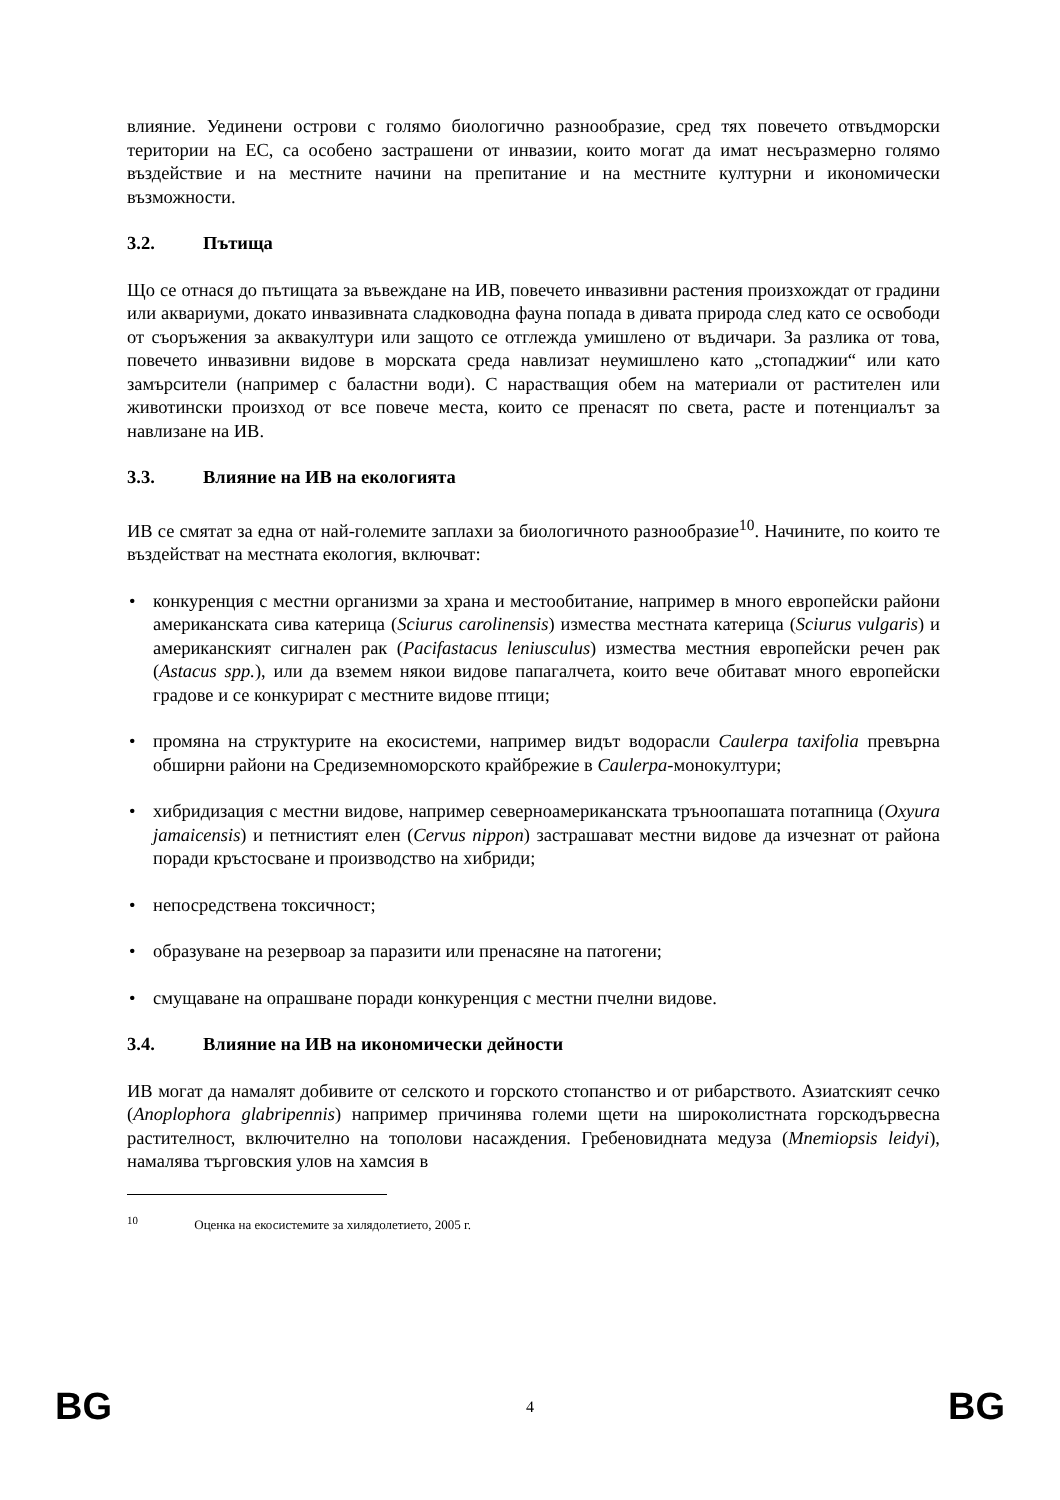влияние. Уединени острови с голямо биологично разнообразие, сред тях повечето отвъдморски територии на ЕС, са особено застрашени от инвазии, които могат да имат несъразмерно голямо въздействие и на местните начини на препитание и на местните културни и икономически възможности.
3.2. Пътища
Що се отнася до пътищата за въвеждане на ИВ, повечето инвазивни растения произхождат от градини или аквариуми, докато инвазивната сладководна фауна попада в дивата природа след като се освободи от съоръжения за аквакултури или защото се отглежда умишлено от въдичари. За разлика от това, повечето инвазивни видове в морската среда навлизат неумишлено като „стопаджии“ или като замърсители (например с баластни води). С нарастващия обем на материали от растителен или животински произход от все повече места, които се пренасят по света, расте и потенциалът за навлизане на ИВ.
3.3. Влияние на ИВ на екологията
ИВ се смятат за една от най-големите заплахи за биологичното разнообразие<sup>10</sup>. Начините, по които те въздействат на местната екология, включват:
• конкуренция с местни организми за храна и местообитание, например в много европейски райони американската сива катерица (Sciurus carolinensis) измества местната катерица (Sciurus vulgaris) и американският сигнален рак (Pacifastacus leniusculus) измества местния европейски речен рак (Astacus spp.), или да вземем някои видове папагалчета, които вече обитават много европейски градове и се конкурират с местните видове птици;
• промяна на структурите на екосистеми, например видът водорасли Caulerpa taxifolia превърна обширни райони на Средиземноморското крайбрежие в Caulerpa-монокултури;
• хибридизация с местни видове, например северноамериканската тръноопашата потапница (Oxyura jamaicensis) и петнистият елен (Cervus nippon) застрашават местни видове да изчезнат от района поради кръстосване и производство на хибриди;
• непосредствена токсичност;
• образуване на резервоар за паразити или пренасяне на патогени;
• смущаване на опрашване поради конкуренция с местни пчелни видове.
3.4. Влияние на ИВ на икономически дейности
ИВ могат да намалят добивите от селското и горското стопанство и от рибарството. Азиатският сечко (Anoplophora glabripennis) например причинява големи щети на широколистната горскодървесна растителност, включително на тополови насаждения. Гребеновидната медуза (Mnemiopsis leidyi), намалява търговския улов на хамсия в
<sup>10</sup> Оценка на екосистемите за хилядолетието, 2005 г.
BG 4 BG